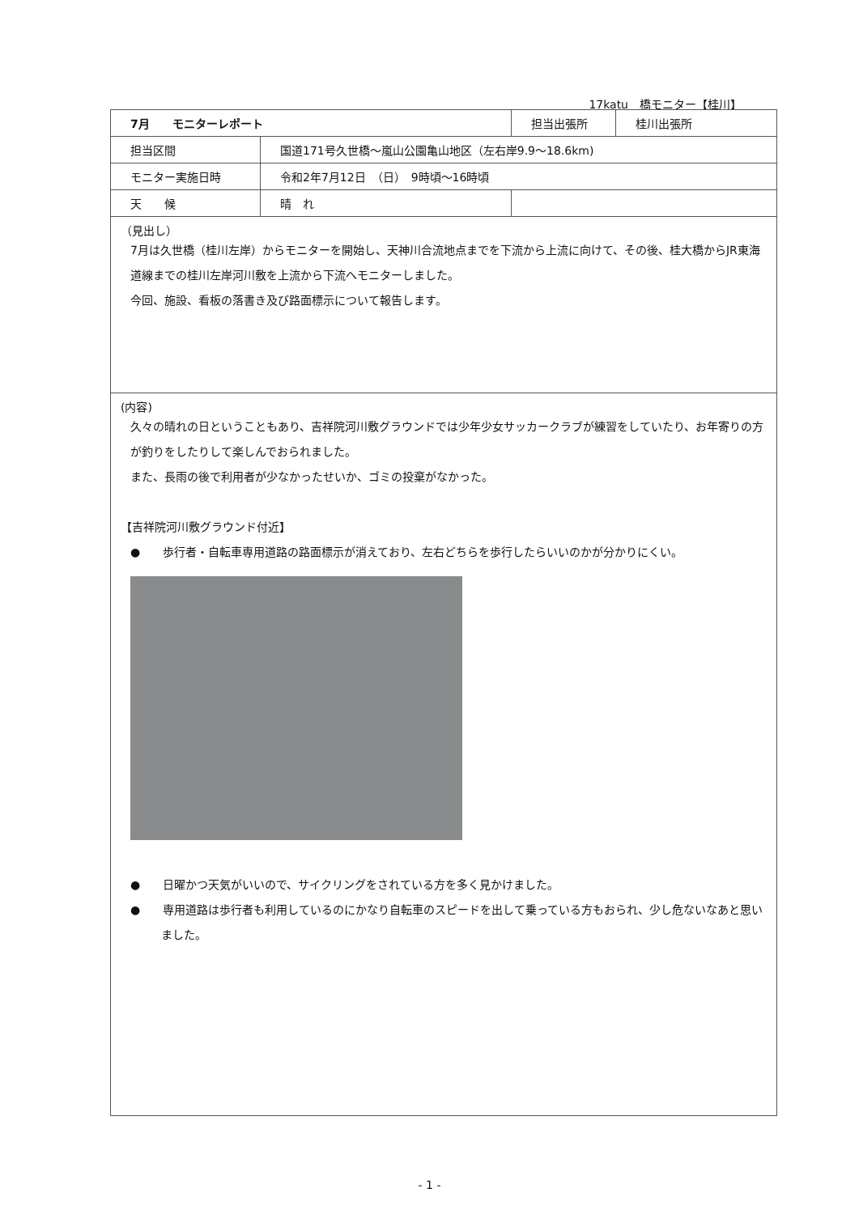17katu　橋モニター【桂川】
| 7月 モニターレポート | | 担当出張所 | 桂川出張所 |
| 担当区間 | 国道171号久世橋～嵐山公園亀山地区（左右岸9.9～18.6km) | | |
| モニター実施日時 | 令和2年7月12日 （日） 9時頃～16時頃 | | |
| 天 候 | 晴 れ | | |
| （見出し） 7月は久世橋（桂川左岸）からモニターを開始し、天神川合流地点までを下流から上流に向けて、その後、桂大橋からJR東海道線までの桂川左岸河川敷を上流から下流へモニターしました。 今回、施設、看板の落書き及び路面標示について報告します。 | | | |
| (内容) 久々の晴れの日ということもあり、吉祥院河川敷グラウンドでは少年少女サッカークラブが練習をしていたり、お年寄りの方が釣りをしたりして楽しんでおられました。 また、長雨の後で利用者が少なかったせいか、ゴミの投棄がなかった。 【吉祥院河川敷グラウンド付近】 ● 歩行者・自転車専用道路の路面標示が消えており、左右どちらを歩行したらいいのかが分かりにくい。 ● 日曜かつ天気がいいので、サイクリングをされている方を多く見かけました。 ● 専用道路は歩行者も利用しているのにかなり自転車のスピードを出して乗っている方もおられ、少し危ないなあと思いました。 | | | |
- 1 -